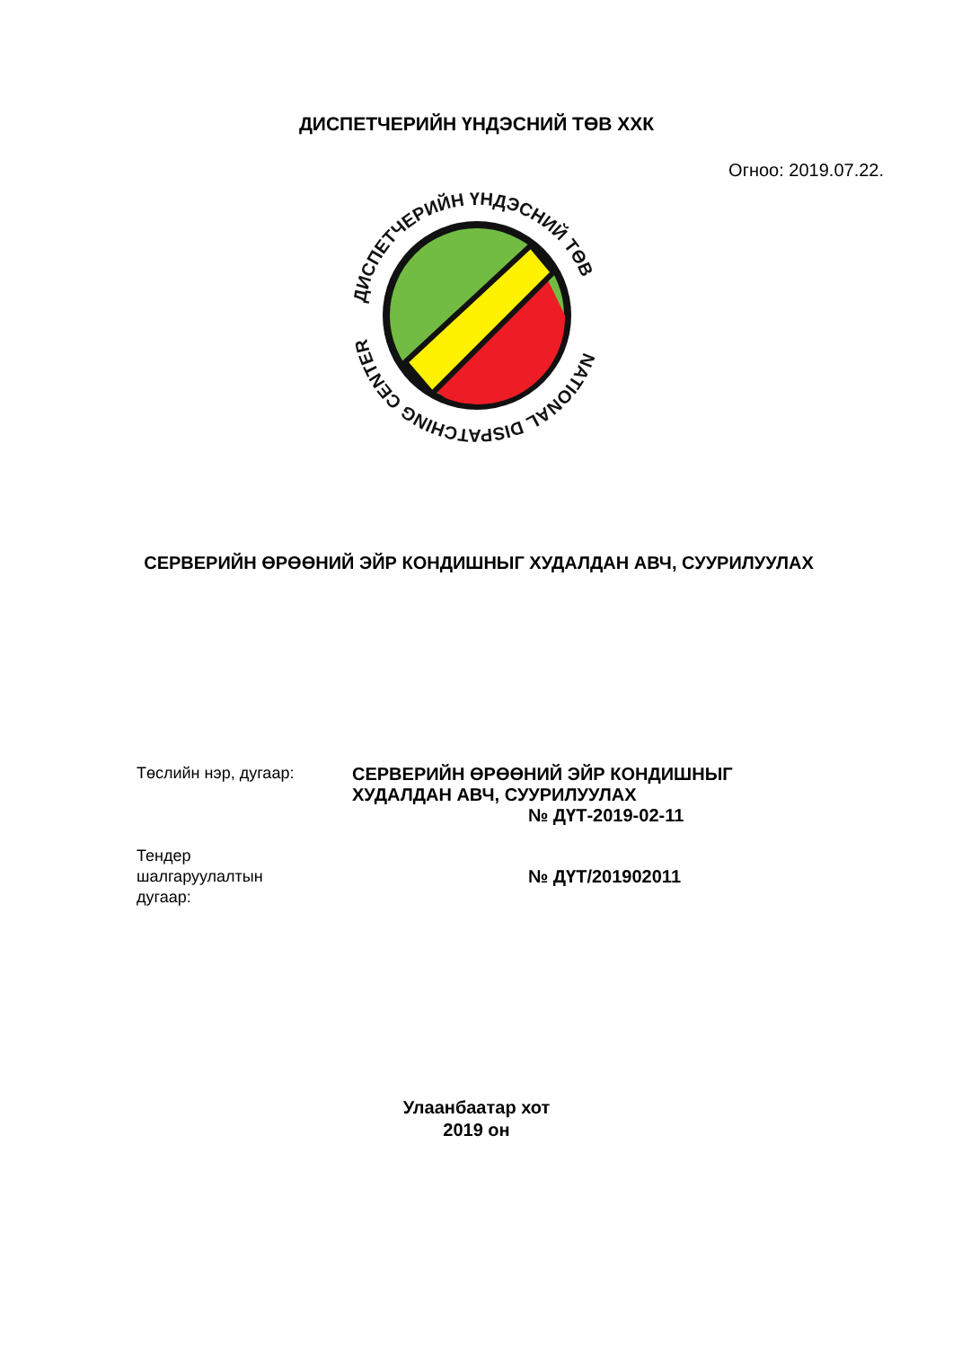ДИСПЕТЧЕРИЙН ҮНДЭСНИЙ ТӨВ ХХК
Огноо: 2019.07.22.
ДИСПЕТЧЕРИЙН ҮНДЭСНИЙ ТӨВ
NATIONAL DISPATCHING CENTER
СЕРВЕРИЙН ӨРӨӨНИЙ ЭЙР КОНДИШНЫГ ХУДАЛДАН АВЧ, СУУРИЛУУЛАХ
Төслийн нэр, дугаар: СЕРВЕРИЙН ӨРӨӨНИЙ ЭЙР КОНДИШНЫГ
ХУДАЛДАН АВЧ, СУУРИЛУУЛАХ
№ ДҮТ-2019-02-11
Тендер
шалгаруулалтын
дугаар:
№ ДҮТ/201902011
Улаанбаатар хот
2019 он